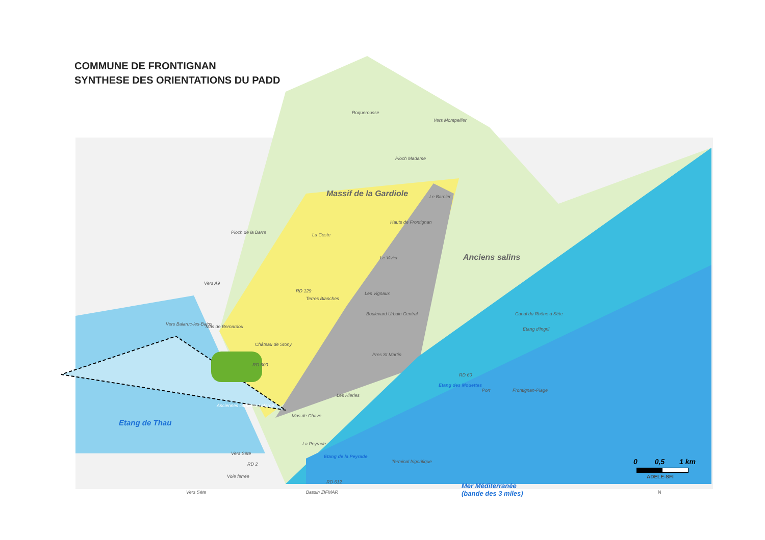COMMUNE DE FRONTIGNAN
SYNTHESE DES ORIENTATIONS DU PADD
Roquerousse
Vers Montpellier
Pioch Madame
Massif de la Gardiole Le Barnier
Hauts de Frontignan
Pioch de la Barre La Coste
Anciens salins Le Vivier
Vers A9
RD 129 Les Vignaux
Terres Blanches
Boulevard Urbain Central Canal du Rhône à Sète
Etang d'Ingril
Vers Balaruc-les-Bains Mas de Bernardou
Château de Stony
RD 600
Pres St Martin
RD 60
Etang des Mouettes
Port Frontignan-Plage
Les Hierles
Anciennes carrières Lafarge
Etang de Thau
Mas de Chave
La Peyrade
Etang de la Peyrade
Terminal frigorifique RD 2
RD 612 Mer Méditerranée
(bande des 3 miles) Vers Sète Bassin ZIFMAR N
Vers Sète
Voie ferrée
0 0,5 1 km
ADELE-SFI